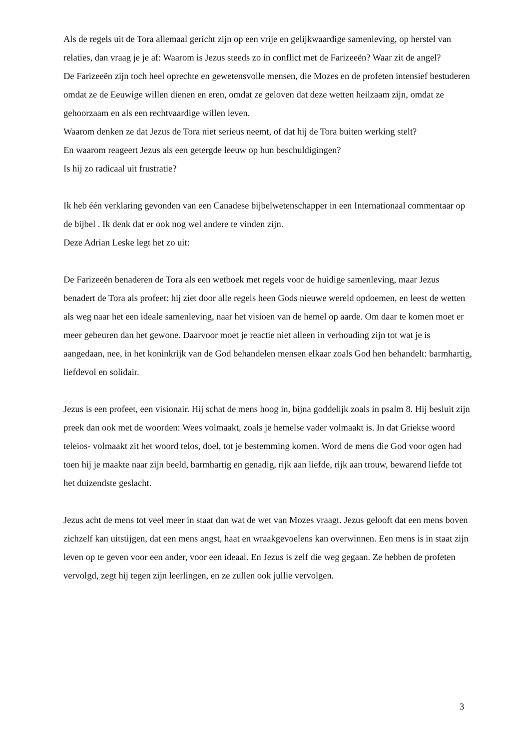Als de regels uit de Tora allemaal gericht zijn op een vrije en gelijkwaardige samenleving, op herstel van relaties, dan vraag je je af: Waarom is Jezus steeds zo in conflict met de Farizeeën? Waar zit de angel?
De Farizeeën zijn toch heel oprechte en gewetensvolle mensen, die Mozes en de profeten intensief bestuderen omdat ze de Eeuwige willen dienen en eren, omdat ze geloven dat deze wetten heilzaam zijn, omdat ze gehoorzaam en als een rechtvaardige willen leven.
Waarom denken ze dat Jezus de Tora niet serieus neemt, of dat hij de Tora buiten werking stelt?
En waarom reageert Jezus als een getergde leeuw op hun beschuldigingen?
Is hij zo radicaal uit frustratie?
Ik heb één verklaring gevonden van een Canadese bijbelwetenschapper in een Internationaal commentaar op de bijbel . Ik denk dat er ook nog wel andere te vinden zijn.
Deze Adrian Leske legt het zo uit:
De Farizeeën benaderen de Tora als een wetboek met regels voor de huidige samenleving, maar Jezus benadert de Tora als profeet: hij ziet door alle regels heen Gods nieuwe wereld opdoemen, en leest de wetten als weg naar het een ideale samenleving, naar het visioen van de hemel op aarde. Om daar te komen moet er meer gebeuren dan het gewone. Daarvoor moet je reactie niet alleen in verhouding zijn tot wat je is aangedaan, nee, in het koninkrijk van de God behandelen mensen elkaar zoals God hen behandelt: barmhartig, liefdevol en solidair.
Jezus is een profeet, een visionair. Hij schat de mens hoog in, bijna goddelijk zoals in psalm 8. Hij besluit zijn preek dan ook met de woorden: Wees volmaakt, zoals je hemelse vader volmaakt is. In dat Griekse woord teleios- volmaakt zit het woord telos, doel, tot je bestemming komen. Word de mens die God voor ogen had toen hij je maakte naar zijn beeld, barmhartig en genadig, rijk aan liefde, rijk aan trouw, bewarend liefde tot het duizendste geslacht.
Jezus acht de mens tot veel meer in staat dan wat de wet van Mozes vraagt. Jezus gelooft dat een mens boven zichzelf kan uitstijgen, dat een mens angst, haat en wraakgevoelens kan overwinnen. Een mens is in staat zijn leven op te geven voor een ander, voor een ideaal. En Jezus is zelf die weg gegaan. Ze hebben de profeten vervolgd, zegt hij tegen zijn leerlingen, en ze zullen ook jullie vervolgen.
3